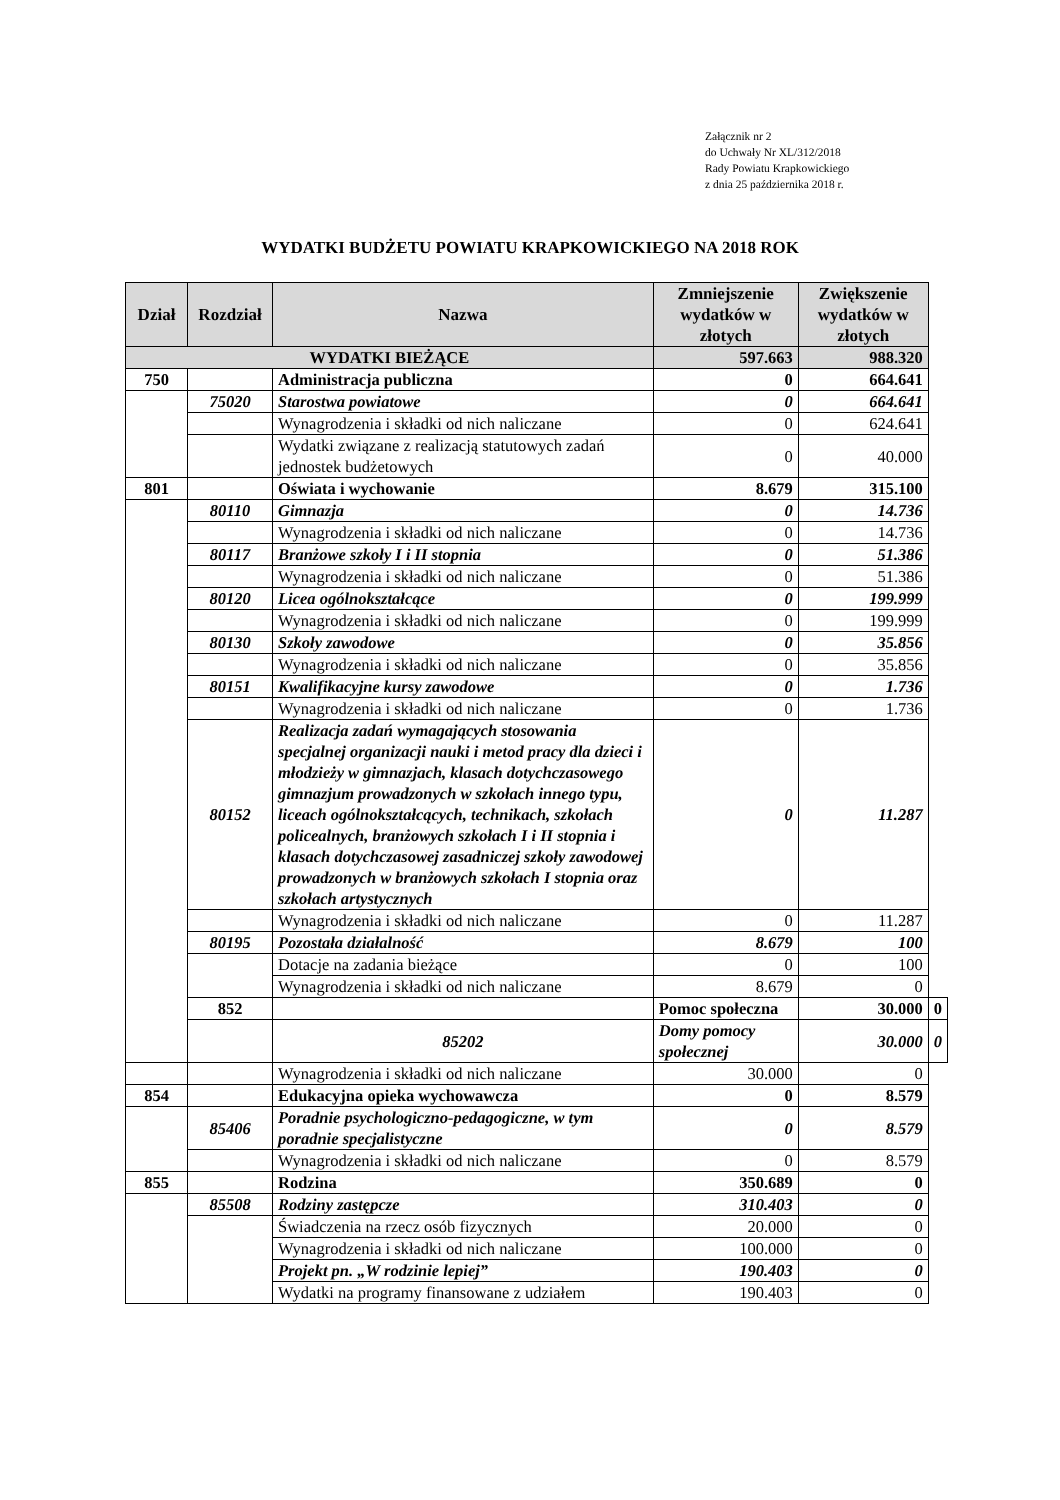Załącznik nr 2
do Uchwały Nr XL/312/2018
Rady Powiatu Krapkowickiego
z dnia 25 października 2018 r.
WYDATKI BUDŻETU POWIATU KRAPKOWICKIEGO NA 2018 ROK
| Dział | Rozdział | Nazwa | Zmniejszenie wydatków w złotych | Zwiększenie wydatków w złotych | |
| --- | --- | --- | --- | --- | --- |
| WYDATKI BIEŻĄCE | | | 597.663 | 988.320 | |
| 750 | | Administracja publiczna | 0 | 664.641 | |
| | 75020 | Starostwa powiatowe | 0 | 664.641 | |
| | | Wynagrodzenia i składki od nich naliczane | 0 | 624.641 | |
| | | Wydatki związane z realizacją statutowych zadań jednostek budżetowych | 0 | 40.000 | |
| 801 | | Oświata i wychowanie | 8.679 | 315.100 | |
| | 80110 | Gimnazja | 0 | 14.736 | |
| | | Wynagrodzenia i składki od nich naliczane | 0 | 14.736 | |
| | 80117 | Branżowe szkoły I i II stopnia | 0 | 51.386 | |
| | | Wynagrodzenia i składki od nich naliczane | 0 | 51.386 | |
| | 80120 | Licea ogólnokształcące | 0 | 199.999 | |
| | | Wynagrodzenia i składki od nich naliczane | 0 | 199.999 | |
| | 80130 | Szkoły zawodowe | 0 | 35.856 | |
| | | Wynagrodzenia i składki od nich naliczane | 0 | 35.856 | |
| | 80151 | Kwalifikacyjne kursy zawodowe | 0 | 1.736 | |
| | | Wynagrodzenia i składki od nich naliczane | 0 | 1.736 | |
| | 80152 | Realizacja zadań wymagających stosowania specjalnej organizacji nauki i metod pracy dla dzieci i młodzieży w gimnazjach, klasach dotychczasowego gimnazjum prowadzonych w szkołach innego typu, liceach ogólnokształcących, technikach, szkołach policealnych, branżowych szkołach I i II stopnia i klasach dotychczasowej zasadniczej szkoły zawodowej prowadzonych w branżowych szkołach I stopnia oraz szkołach artystycznych | 0 | 11.287 | |
| | | Wynagrodzenia i składki od nich naliczane | 0 | 11.287 | |
| | 80195 | Pozostała działalność | 8.679 | 100 | |
| | | Dotacje na zadania bieżące | 0 | 100 | |
| | | Wynagrodzenia i składki od nich naliczane | 8.679 | 0 | |
| | 852 | | Pomoc społeczna | 30.000 | 0 |
| | | 85202 | Domy pomocy społecznej | 30.000 | 0 |
| | | Wynagrodzenia i składki od nich naliczane | 30.000 | 0 | |
| 854 | | Edukacyjna opieka wychowawcza | 0 | 8.579 | |
| | 85406 | Poradnie psychologiczno-pedagogiczne, w tym poradnie specjalistyczne | 0 | 8.579 | |
| | | Wynagrodzenia i składki od nich naliczane | 0 | 8.579 | |
| 855 | | Rodzina | 350.689 | 0 | |
| | 85508 | Rodziny zastępcze | 310.403 | 0 | |
| | | Świadczenia na rzecz osób fizycznych | 20.000 | 0 | |
| | | Wynagrodzenia i składki od nich naliczane | 100.000 | 0 | |
| | | Projekt pn. „W rodzinie lepiej” | 190.403 | 0 | |
| | | Wydatki na programy finansowane z udziałem | 190.403 | 0 | |